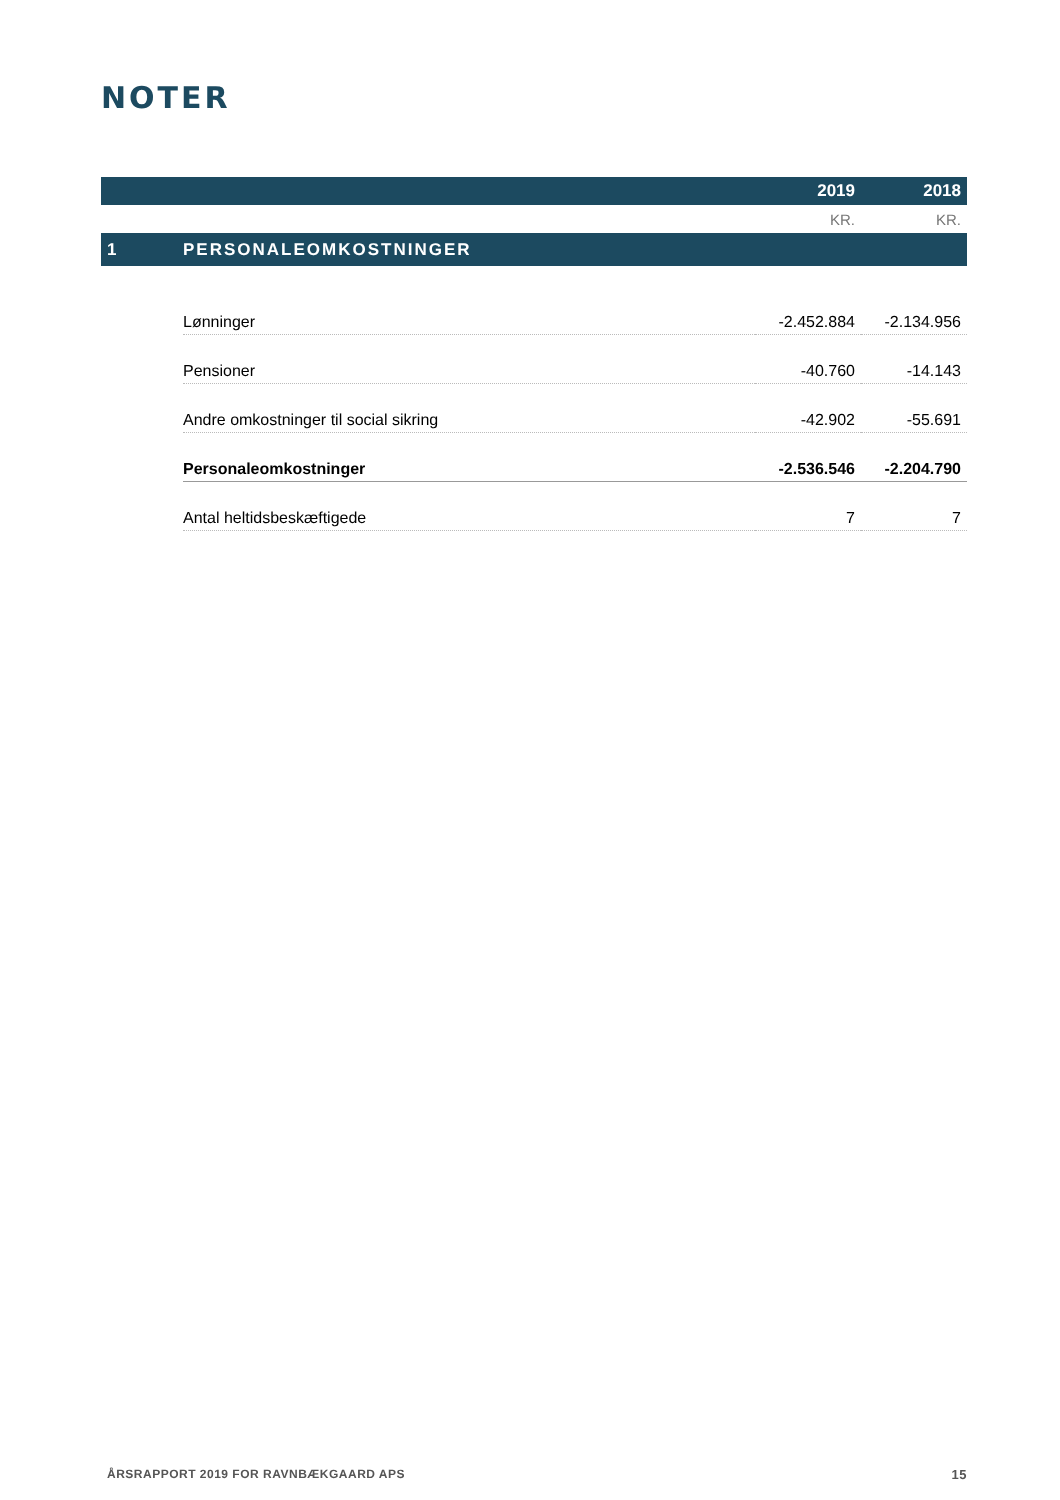NOTER
| | | 2019 | 2018 |
| --- | --- | --- | --- |
| | | KR. | KR. |
| 1 | PERSONALEOMKOSTNINGER | | |
| | Lønninger | -2.452.884 | -2.134.956 |
| | Pensioner | -40.760 | -14.143 |
| | Andre omkostninger til social sikring | -42.902 | -55.691 |
| | Personaleomkostninger | -2.536.546 | -2.204.790 |
| | Antal heltidsbeskæftigede | 7 | 7 |
ÅRSRAPPORT 2019 FOR RAVNBÆKGAARD APS 15